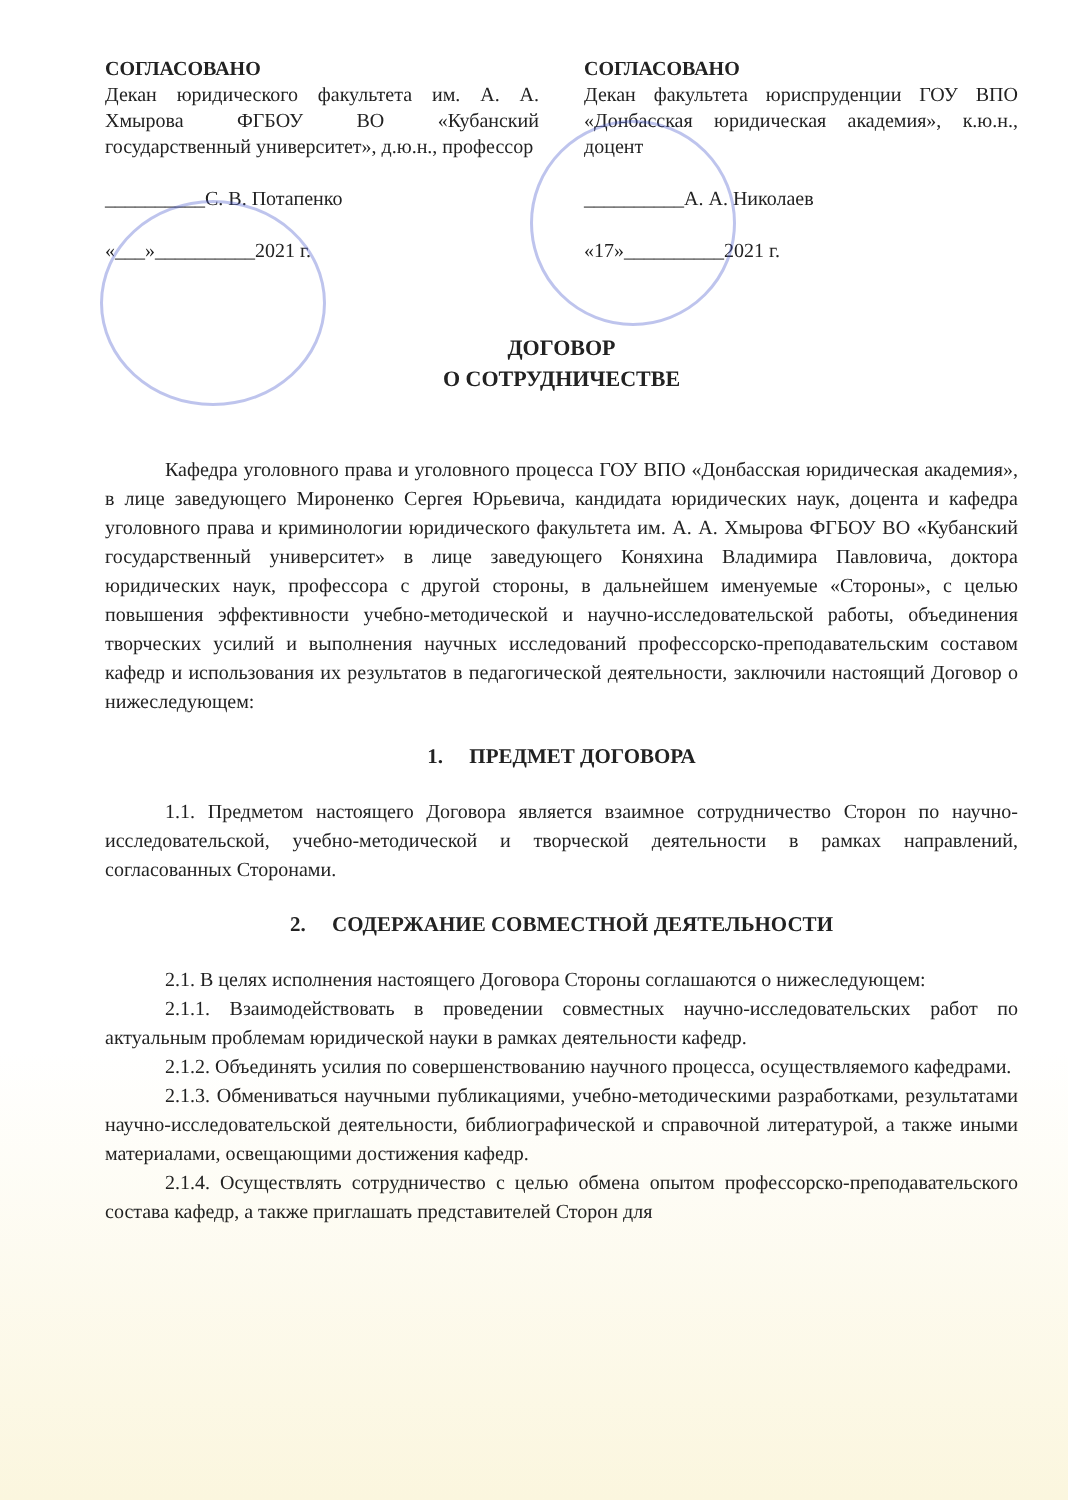СОГЛАСОВАНО
Декан юридического факультета им. А. А. Хмырова ФГБОУ ВО «Кубанский государственный университет», д.ю.н., профессор
__________С. В. Потапенко
«___»__________2021 г.
СОГЛАСОВАНО
Декан факультета юриспруденции ГОУ ВПО «Донбасская юридическая академия», к.ю.н., доцент
__________А. А. Николаев
«17»__________2021 г.
ДОГОВОР
О СОТРУДНИЧЕСТВЕ
Кафедра уголовного права и уголовного процесса ГОУ ВПО «Донбасская юридическая академия», в лице заведующего Мироненко Сергея Юрьевича, кандидата юридических наук, доцента и кафедра уголовного права и криминологии юридического факультета им. А. А. Хмырова ФГБОУ ВО «Кубанский государственный университет» в лице заведующего Коняхина Владимира Павловича, доктора юридических наук, профессора с другой стороны, в дальнейшем именуемые «Стороны», с целью повышения эффективности учебно-методической и научно-исследовательской работы, объединения творческих усилий и выполнения научных исследований профессорско-преподавательским составом кафедр и использования их результатов в педагогической деятельности, заключили настоящий Договор о нижеследующем:
1. ПРЕДМЕТ ДОГОВОРА
1.1. Предметом настоящего Договора является взаимное сотрудничество Сторон по научно-исследовательской, учебно-методической и творческой деятельности в рамках направлений, согласованных Сторонами.
2. СОДЕРЖАНИЕ СОВМЕСТНОЙ ДЕЯТЕЛЬНОСТИ
2.1. В целях исполнения настоящего Договора Стороны соглашаются о нижеследующем:
2.1.1. Взаимодействовать в проведении совместных научно-исследовательских работ по актуальным проблемам юридической науки в рамках деятельности кафедр.
2.1.2. Объединять усилия по совершенствованию научного процесса, осуществляемого кафедрами.
2.1.3. Обмениваться научными публикациями, учебно-методическими разработками, результатами научно-исследовательской деятельности, библиографической и справочной литературой, а также иными материалами, освещающими достижения кафедр.
2.1.4. Осуществлять сотрудничество с целью обмена опытом профессорско-преподавательского состава кафедр, а также приглашать представителей Сторон для